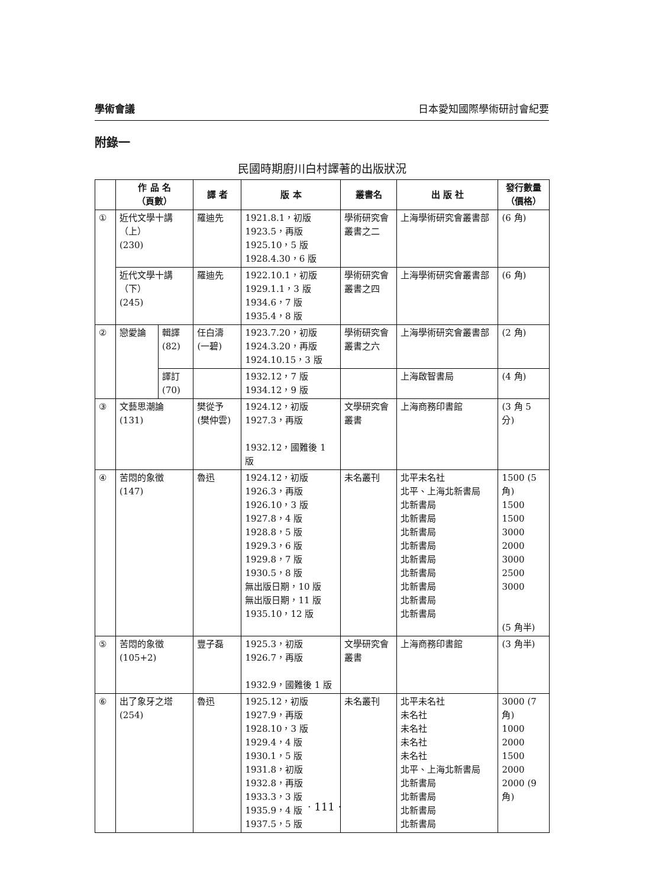學術會議 日本愛知國際學術研討會紀要
附錄一
民國時期廚川白村譯著的出版狀況
| | 作 品 名 （頁數） | | 譯 者 | 版 本 | 叢書名 | 出 版 社 | 發行數量 （價格） |
| --- | --- | --- | --- | --- | --- | --- | --- |
| ① | 近代文學十講（上） (230) | | 羅迪先 | 1921.8.1，初版 1923.5，再版 1925.10，5 版 1928.4.30，6 版 | 學術研究會叢書之二 | 上海學術研究會叢書部 | (6 角) |
| | 近代文學十講（下） (245) | | 羅迪先 | 1922.10.1，初版 1929.1.1，3 版 1934.6，7 版 1935.4，8 版 | 學術研究會叢書之四 | 上海學術研究會叢書部 | (6 角) |
| ② | 戀愛論 | 輯譯 (82) | 任白濤 (一碧) | 1923.7.20，初版 1924.3.20，再版 1924.10.15，3 版 | 學術研究會叢書之六 | 上海學術研究會叢書部 | (2 角) |
| | | 譯訂 (70) | | 1932.12，7 版 1934.12，9 版 | | 上海啟智書局 | (4 角) |
| ③ | 文藝思潮論 (131) | | 樊從予 (樊仲雲) | 1924.12，初版 1927.3，再版 1932.12，國難後 1 版 | 文學研究會叢書 | 上海商務印書館 | (3 角 5 分) |
| ④ | 苦悶的象徵 (147) | | 魯迅 | 1924.12，初版 1926.3，再版 1926.10，3 版 1927.8，4 版 1928.8，5 版 1929.3，6 版 1929.8，7 版 1930.5，8 版 無出版日期，10 版 無出版日期，11 版 1935.10，12 版 | 未名叢刊 | 北平未名社 北平、上海北新書局 北新書局 北新書局 北新書局 北新書局 北新書局 北新書局 北新書局 北新書局 北新書局 | 1500 (5 角) 1500 1500 3000 2000 3000 2500 3000 (5 角半) |
| ⑤ | 苦悶的象徵 (105+2) | | 豐子磊 | 1925.3，初版 1926.7，再版 1932.9，國難後 1 版 | 文學研究會叢書 | 上海商務印書館 | (3 角半) |
| ⑥ | 出了象牙之塔 (254) | | 魯迅 | 1925.12，初版 1927.9，再版 1928.10，3 版 1929.4，4 版 1930.1，5 版 1931.8，初版 1932.8，再版 1933.3，3 版 1935.9，4 版 1937.5，5 版 | 未名叢刊 | 北平未名社 未名社 未名社 未名社 未名社 北平、上海北新書局 北新書局 北新書局 北新書局 北新書局 | 3000 (7角) 1000 2000 1500 2000 2000 (9角) |
· 111 ·